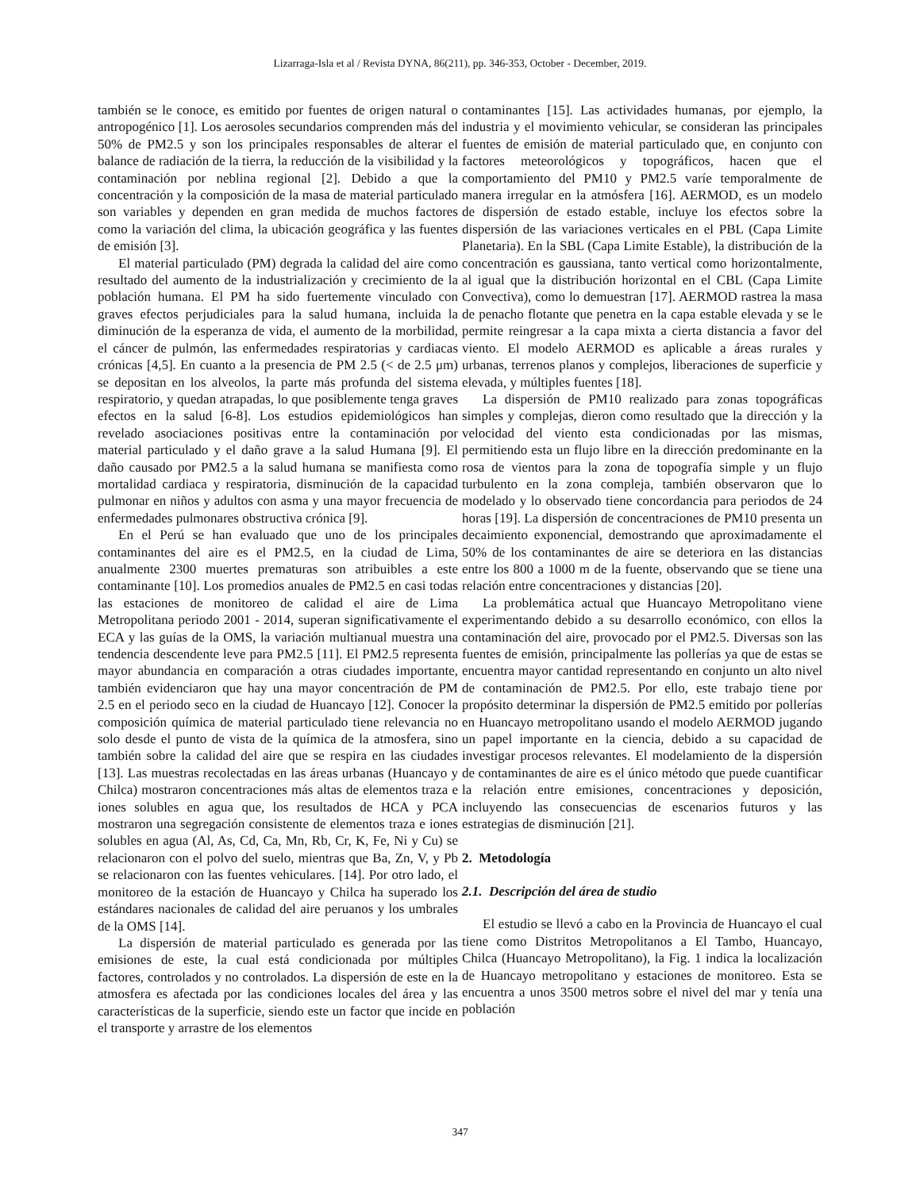Lizarraga-Isla et al / Revista DYNA, 86(211), pp. 346-353, October - December, 2019.
también se le conoce, es emitido por fuentes de origen natural o antropogénico [1]. Los aerosoles secundarios comprenden más del 50% de PM2.5 y son los principales responsables de alterar el balance de radiación de la tierra, la reducción de la visibilidad y la contaminación por neblina regional [2]. Debido a que la concentración y la composición de la masa de material particulado son variables y dependen en gran medida de muchos factores como la variación del clima, la ubicación geográfica y las fuentes de emisión [3].
El material particulado (PM) degrada la calidad del aire como resultado del aumento de la industrialización y crecimiento de la población humana. El PM ha sido fuertemente vinculado con graves efectos perjudiciales para la salud humana, incluida la diminución de la esperanza de vida, el aumento de la morbilidad, el cáncer de pulmón, las enfermedades respiratorias y cardiacas crónicas [4,5]. En cuanto a la presencia de PM 2.5 (< de 2.5 μm) se depositan en los alveolos, la parte más profunda del sistema respiratorio, y quedan atrapadas, lo que posiblemente tenga graves efectos en la salud [6-8]. Los estudios epidemiológicos han revelado asociaciones positivas entre la contaminación por material particulado y el daño grave a la salud Humana [9]. El daño causado por PM2.5 a la salud humana se manifiesta como mortalidad cardiaca y respiratoria, disminución de la capacidad pulmonar en niños y adultos con asma y una mayor frecuencia de enfermedades pulmonares obstructiva crónica [9].
En el Perú se han evaluado que uno de los principales contaminantes del aire es el PM2.5, en la ciudad de Lima, anualmente 2300 muertes prematuras son atribuibles a este contaminante [10]. Los promedios anuales de PM2.5 en casi todas las estaciones de monitoreo de calidad el aire de Lima Metropolitana periodo 2001 - 2014, superan significativamente el ECA y las guías de la OMS, la variación multianual muestra una tendencia descendente leve para PM2.5 [11]. El PM2.5 representa mayor abundancia en comparación a otras ciudades importante, también evidenciaron que hay una mayor concentración de PM 2.5 en el periodo seco en la ciudad de Huancayo [12]. Conocer la composición química de material particulado tiene relevancia no solo desde el punto de vista de la química de la atmosfera, sino también sobre la calidad del aire que se respira en las ciudades [13]. Las muestras recolectadas en las áreas urbanas (Huancayo y Chilca) mostraron concentraciones más altas de elementos traza e iones solubles en agua que, los resultados de HCA y PCA mostraron una segregación consistente de elementos traza e iones solubles en agua (Al, As, Cd, Ca, Mn, Rb, Cr, K, Fe, Ni y Cu) se relacionaron con el polvo del suelo, mientras que Ba, Zn, V, y Pb se relacionaron con las fuentes vehiculares. [14]. Por otro lado, el monitoreo de la estación de Huancayo y Chilca ha superado los estándares nacionales de calidad del aire peruanos y los umbrales de la OMS [14].
La dispersión de material particulado es generada por las emisiones de este, la cual está condicionada por múltiples factores, controlados y no controlados. La dispersión de este en la atmosfera es afectada por las condiciones locales del área y las características de la superficie, siendo este un factor que incide en el transporte y arrastre de los elementos
contaminantes [15]. Las actividades humanas, por ejemplo, la industria y el movimiento vehicular, se consideran las principales fuentes de emisión de material particulado que, en conjunto con factores meteorológicos y topográficos, hacen que el comportamiento del PM10 y PM2.5 varíe temporalmente de manera irregular en la atmósfera [16]. AERMOD, es un modelo de dispersión de estado estable, incluye los efectos sobre la dispersión de las variaciones verticales en el PBL (Capa Limite Planetaria). En la SBL (Capa Limite Estable), la distribución de la concentración es gaussiana, tanto vertical como horizontalmente, al igual que la distribución horizontal en el CBL (Capa Limite Convectiva), como lo demuestran [17]. AERMOD rastrea la masa de penacho flotante que penetra en la capa estable elevada y se le permite reingresar a la capa mixta a cierta distancia a favor del viento. El modelo AERMOD es aplicable a áreas rurales y urbanas, terrenos planos y complejos, liberaciones de superficie y elevada, y múltiples fuentes [18].
La dispersión de PM10 realizado para zonas topográficas simples y complejas, dieron como resultado que la dirección y la velocidad del viento esta condicionadas por las mismas, permitiendo esta un flujo libre en la dirección predominante en la rosa de vientos para la zona de topografía simple y un flujo turbulento en la zona compleja, también observaron que lo modelado y lo observado tiene concordancia para periodos de 24 horas [19]. La dispersión de concentraciones de PM10 presenta un decaimiento exponencial, demostrando que aproximadamente el 50% de los contaminantes de aire se deteriora en las distancias entre los 800 a 1000 m de la fuente, observando que se tiene una relación entre concentraciones y distancias [20].
La problemática actual que Huancayo Metropolitano viene experimentando debido a su desarrollo económico, con ellos la contaminación del aire, provocado por el PM2.5. Diversas son las fuentes de emisión, principalmente las pollerías ya que de estas se encuentra mayor cantidad representando en conjunto un alto nivel de contaminación de PM2.5. Por ello, este trabajo tiene por propósito determinar la dispersión de PM2.5 emitido por pollerías en Huancayo metropolitano usando el modelo AERMOD jugando un papel importante en la ciencia, debido a su capacidad de investigar procesos relevantes. El modelamiento de la dispersión de contaminantes de aire es el único método que puede cuantificar la relación entre emisiones, concentraciones y deposición, incluyendo las consecuencias de escenarios futuros y las estrategias de disminución [21].
2. Metodología
2.1. Descripción del área de studio
El estudio se llevó a cabo en la Provincia de Huancayo el cual tiene como Distritos Metropolitanos a El Tambo, Huancayo, Chilca (Huancayo Metropolitano), la Fig. 1 indica la localización de Huancayo metropolitano y estaciones de monitoreo. Esta se encuentra a unos 3500 metros sobre el nivel del mar y tenía una población
347